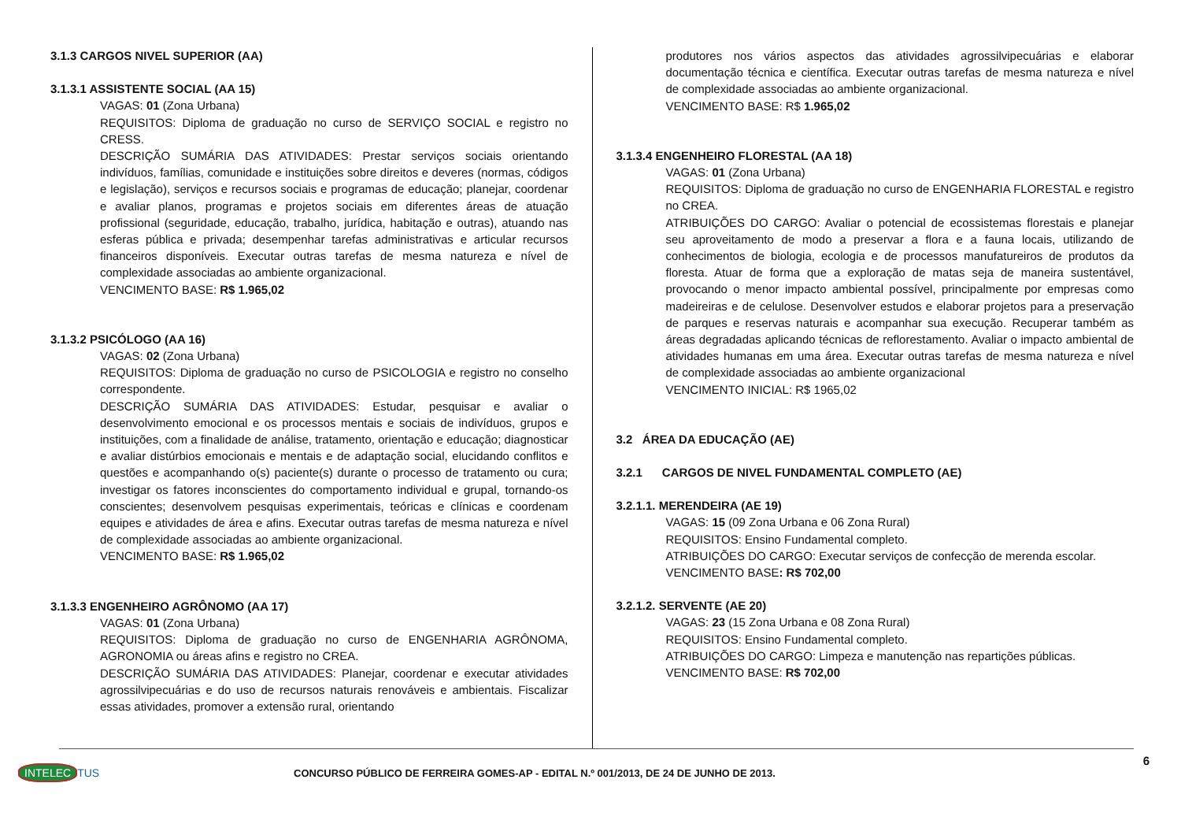3.1.3 CARGOS NIVEL SUPERIOR (AA)
3.1.3.1 ASSISTENTE SOCIAL (AA 15)
VAGAS: 01 (Zona Urbana)
REQUISITOS: Diploma de graduação no curso de SERVIÇO SOCIAL e registro no CRESS.
DESCRIÇÃO SUMÁRIA DAS ATIVIDADES: Prestar serviços sociais orientando indivíduos, famílias, comunidade e instituições sobre direitos e deveres (normas, códigos e legislação), serviços e recursos sociais e programas de educação; planejar, coordenar e avaliar planos, programas e projetos sociais em diferentes áreas de atuação profissional (seguridade, educação, trabalho, jurídica, habitação e outras), atuando nas esferas pública e privada; desempenhar tarefas administrativas e articular recursos financeiros disponíveis. Executar outras tarefas de mesma natureza e nível de complexidade associadas ao ambiente organizacional.
VENCIMENTO BASE: R$ 1.965,02
3.1.3.2 PSICÓLOGO (AA 16)
VAGAS: 02 (Zona Urbana)
REQUISITOS: Diploma de graduação no curso de PSICOLOGIA e registro no conselho correspondente.
DESCRIÇÃO SUMÁRIA DAS ATIVIDADES: Estudar, pesquisar e avaliar o desenvolvimento emocional e os processos mentais e sociais de indivíduos, grupos e instituições, com a finalidade de análise, tratamento, orientação e educação; diagnosticar e avaliar distúrbios emocionais e mentais e de adaptação social, elucidando conflitos e questões e acompanhando o(s) paciente(s) durante o processo de tratamento ou cura; investigar os fatores inconscientes do comportamento individual e grupal, tornando-os conscientes; desenvolvem pesquisas experimentais, teóricas e clínicas e coordenam equipes e atividades de área e afins. Executar outras tarefas de mesma natureza e nível de complexidade associadas ao ambiente organizacional.
VENCIMENTO BASE: R$ 1.965,02
3.1.3.3 ENGENHEIRO AGRÔNOMO (AA 17)
VAGAS: 01 (Zona Urbana)
REQUISITOS: Diploma de graduação no curso de ENGENHARIA AGRÔNOMA, AGRONOMIA ou áreas afins e registro no CREA.
DESCRIÇÃO SUMÁRIA DAS ATIVIDADES: Planejar, coordenar e executar atividades agrossilvipecuárias e do uso de recursos naturais renováveis e ambientais. Fiscalizar essas atividades, promover a extensão rural, orientando
produtores nos vários aspectos das atividades agrossilvipecuárias e elaborar documentação técnica e científica. Executar outras tarefas de mesma natureza e nível de complexidade associadas ao ambiente organizacional.
VENCIMENTO BASE: R$ 1.965,02
3.1.3.4 ENGENHEIRO FLORESTAL (AA 18)
VAGAS: 01 (Zona Urbana)
REQUISITOS: Diploma de graduação no curso de ENGENHARIA FLORESTAL e registro no CREA.
ATRIBUIÇÕES DO CARGO: Avaliar o potencial de ecossistemas florestais e planejar seu aproveitamento de modo a preservar a flora e a fauna locais, utilizando de conhecimentos de biologia, ecologia e de processos manufatureiros de produtos da floresta. Atuar de forma que a exploração de matas seja de maneira sustentável, provocando o menor impacto ambiental possível, principalmente por empresas como madeireiras e de celulose. Desenvolver estudos e elaborar projetos para a preservação de parques e reservas naturais e acompanhar sua execução. Recuperar também as áreas degradadas aplicando técnicas de reflorestamento. Avaliar o impacto ambiental de atividades humanas em uma área. Executar outras tarefas de mesma natureza e nível de complexidade associadas ao ambiente organizacional
VENCIMENTO INICIAL: R$ 1965,02
3.2 ÁREA DA EDUCAÇÃO (AE)
3.2.1 CARGOS DE NIVEL FUNDAMENTAL COMPLETO (AE)
3.2.1.1. MERENDEIRA (AE 19)
VAGAS: 15 (09 Zona Urbana e 06 Zona Rural)
REQUISITOS: Ensino Fundamental completo.
ATRIBUIÇÕES DO CARGO: Executar serviços de confecção de merenda escolar.
VENCIMENTO BASE: R$ 702,00
3.2.1.2. SERVENTE (AE 20)
VAGAS: 23 (15 Zona Urbana e 08 Zona Rural)
REQUISITOS: Ensino Fundamental completo.
ATRIBUIÇÕES DO CARGO: Limpeza e manutenção nas repartições públicas.
VENCIMENTO BASE: R$ 702,00
6
INTELEC TUS
CONCURSO PÚBLICO DE FERREIRA GOMES-AP - EDITAL N.º 001/2013, DE 24 DE JUNHO DE 2013.